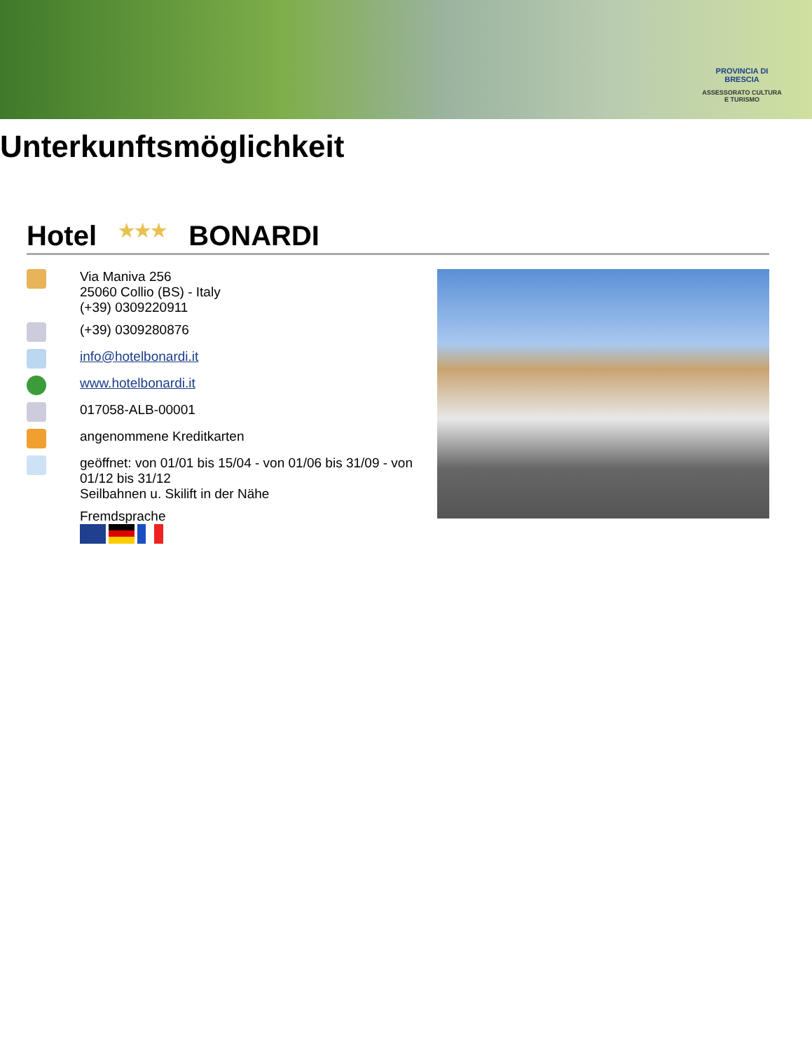PROVINCIA DI BRESCIA
ASSESSORATO CULTURA E TURISMO
Unterkunftsmöglichkeit
Hotel ★★★ BONARDI
Via Maniva 256
25060 Collio (BS) - Italy
(+39) 0309220911
(+39) 0309280876
info@hotelbonardi.it
www.hotelbonardi.it
017058-ALB-00001
angenommene Kreditkarten
geöffnet: von 01/01 bis 15/04 - von 01/06 bis 31/09 - von 01/12 bis 31/12
Seilbahnen u. Skilift in der Nähe
Fremdsprache